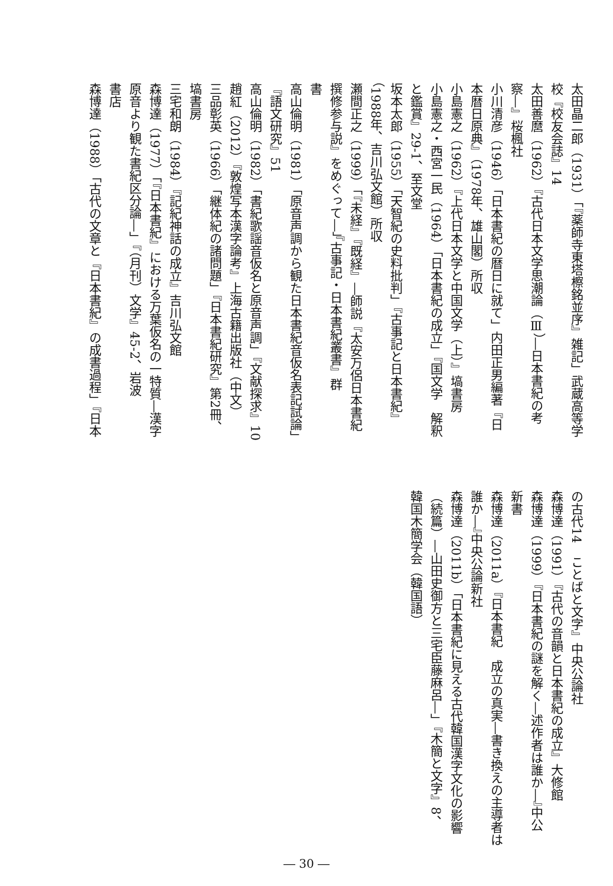太田晶二郎（1931）「『薬師寺東塔檫銘並序』雑記」武蔵高等学
校『校友会誌』14
太田善麿（1962）『古代日本文学思潮論（Ⅲ）―日本書紀の考
察―』桜楓社
小川清彦（1946）「日本書紀の暦日に就て」内田正男編著『日
本暦日原典』（1978年、雄山閣）所収
小島憲之（1962）『上代日本文学と中国文学（上）』塙書房
小島憲之・西宮一民（1964）「日本書紀の成立」『国文学　解釈
と鑑賞』29-1、至文堂
坂本太郎（1955）「天智紀の史料批判」『古事記と日本書紀』
（1988年、吉川弘文館）所収
瀬間正之（1999）「『未経』『既経』―師説『太安万侶日本書紀
撰修参与説』をめぐって―」『古事記・日本書紀叢書』群
書
高山倫明（1981）「原音声調から観た日本書紀音仮名表記試論」
『語文研究』51
高山倫明（1982）「書紀歌謡音仮名と原音声調」『文献探求』10
趙紅（2012）『敦煌写本漢字論考』上海古籍出版社（中文）
三品彰英（1966）「継体紀の諸問題」『日本書紀研究』第2冊、
塙書房
三宅和朗（1984）『記紀神話の成立』吉川弘文館
森博達（1977）「『日本書紀』における万葉仮名の一特質―漢字
原音より観た書紀区分論―」『（月刊）文学』45-2、岩波
書店
森博達（1988）「古代の文章と『日本書紀』の成書過程」『日本
の古代14　ことばと文字』中央公論社
森博達（1991）『古代の音韻と日本書紀の成立』大修館
森博達（1999）『日本書紀の謎を解く―述作者は誰か―』中公
新書
森博達（2011a）『日本書紀　成立の真実―書き換えの主導者は
誰か―』中央公論新社
森博達（2011b）「日本書紀に見える古代韓国漢字文化の影響
（続篇）―山田史御方と三宅臣藤麻呂―」『木簡と文字』8、
韓国木簡学会（韓国語）
― 30 ―